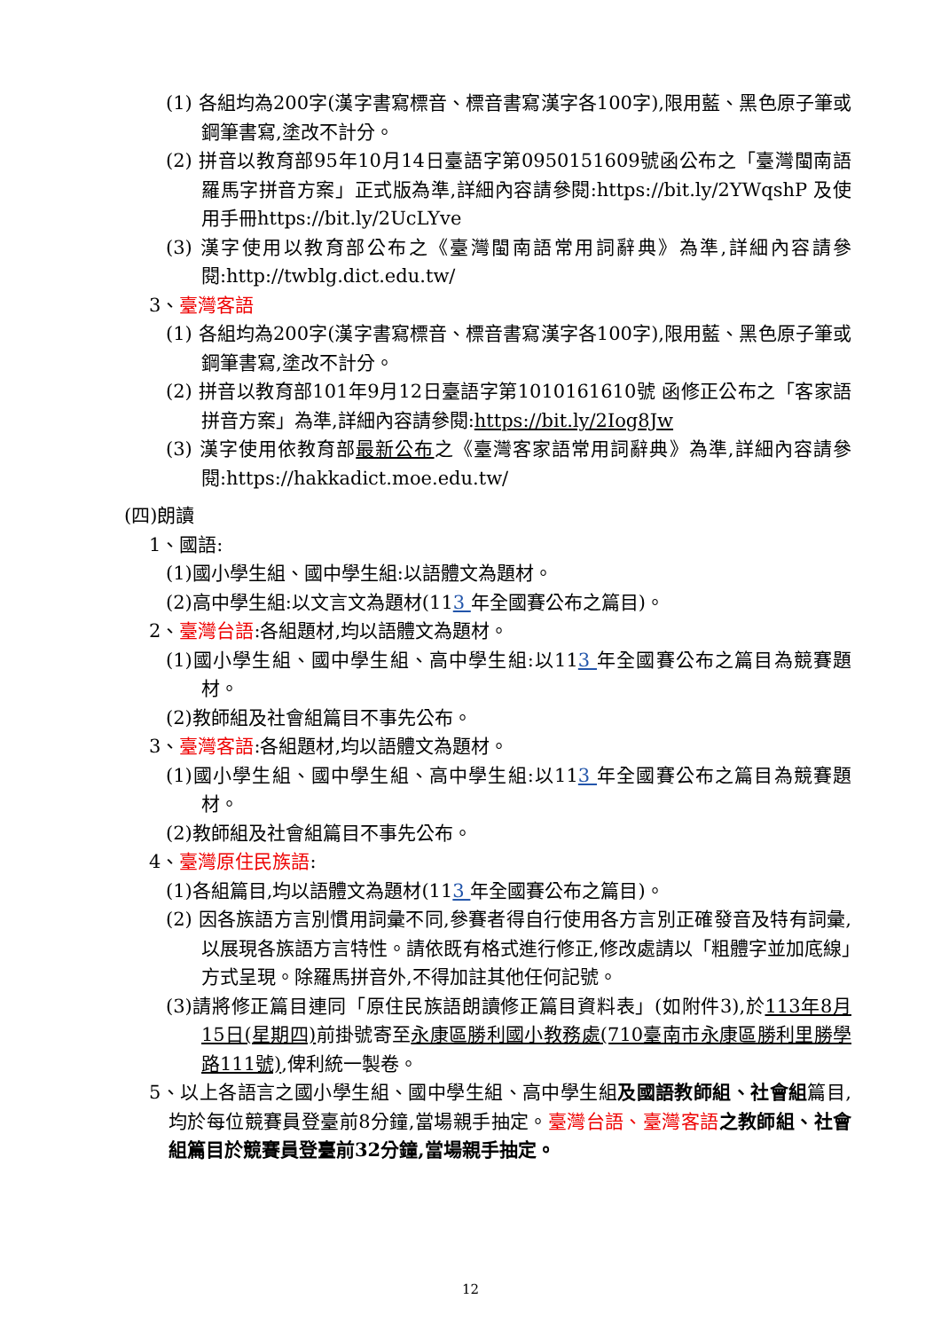(1) 各組均為200字(漢字書寫標音、標音書寫漢字各100字),限用藍、黑色原子筆或鋼筆書寫,塗改不計分。
(2) 拼音以教育部95年10月14日臺語字第0950151609號函公布之「臺灣閩南語羅馬字拼音方案」正式版為準,詳細內容請參閱:https://bit.ly/2YWqshP 及使用手冊https://bit.ly/2UcLYve
(3) 漢字使用以教育部公布之《臺灣閩南語常用詞辭典》為準,詳細內容請參閱:http://twblg.dict.edu.tw/
3、臺灣客語
(1) 各組均為200字(漢字書寫標音、標音書寫漢字各100字),限用藍、黑色原子筆或鋼筆書寫,塗改不計分。
(2) 拼音以教育部101年9月12日臺語字第1010161610號 函修正公布之「客家語拼音方案」為準,詳細內容請參閱:https://bit.ly/2Iog8Jw
(3) 漢字使用依教育部最新公布之《臺灣客家語常用詞辭典》為準,詳細內容請參閱:https://hakkadict.moe.edu.tw/
(四)朗讀
1、國語:
(1)國小學生組、國中學生組:以語體文為題材。
(2)高中學生組:以文言文為題材(113 年全國賽公布之篇目)。
2、臺灣台語:各組題材,均以語體文為題材。
(1)國小學生組、國中學生組、高中學生組:以113 年全國賽公布之篇目為競賽題材。
(2)教師組及社會組篇目不事先公布。
3、臺灣客語:各組題材,均以語體文為題材。
(1)國小學生組、國中學生組、高中學生組:以113 年全國賽公布之篇目為競賽題材。
(2)教師組及社會組篇目不事先公布。
4、臺灣原住民族語:
(1)各組篇目,均以語體文為題材(113 年全國賽公布之篇目)。
(2) 因各族語方言別慣用詞彙不同,參賽者得自行使用各方言別正確發音及特有詞彙,以展現各族語方言特性。請依既有格式進行修正,修改處請以「粗體字並加底線」方式呈現。除羅馬拼音外,不得加註其他任何記號。
(3)請將修正篇目連同「原住民族語朗讀修正篇目資料表」(如附件3),於113年8月15日(星期四) 前掛號寄至永康區勝利國小教務處(710臺南市永康區勝利里勝學路111號),俾利統一製卷。
5、以上各語言之國小學生組、國中學生組、高中學生組及國語教師組、社會組篇目,均於每位競賽員登臺前8分鐘,當場親手抽定。臺灣台語、臺灣客語 之教師組、社會組篇目於競賽員登臺前32分鐘,當場親手抽定。
12